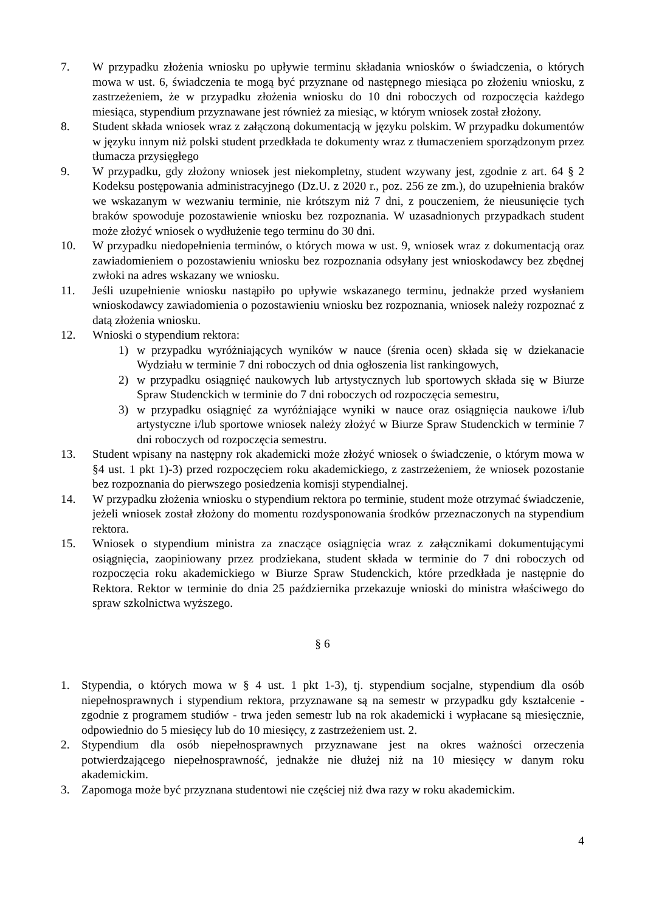7. W przypadku złożenia wniosku po upływie terminu składania wniosków o świadczenia, o których mowa w ust. 6, świadczenia te mogą być przyznane od następnego miesiąca po złożeniu wniosku, z zastrzeżeniem, że w przypadku złożenia wniosku do 10 dni roboczych od rozpoczęcia każdego miesiąca, stypendium przyznawane jest również za miesiąc, w którym wniosek został złożony.
8. Student składa wniosek wraz z załączoną dokumentacją w języku polskim. W przypadku dokumentów w języku innym niż polski student przedkłada te dokumenty wraz z tłumaczeniem sporządzonym przez tłumacza przysięgłego
9. W przypadku, gdy złożony wniosek jest niekompletny, student wzywany jest, zgodnie z art. 64 § 2 Kodeksu postępowania administracyjnego (Dz.U. z 2020 r., poz. 256 ze zm.), do uzupełnienia braków we wskazanym w wezwaniu terminie, nie krótszym niż 7 dni, z pouczeniem, że nieusunięcie tych braków spowoduje pozostawienie wniosku bez rozpoznania. W uzasadnionych przypadkach student może złożyć wniosek o wydłużenie tego terminu do 30 dni.
10. W przypadku niedopełnienia terminów, o których mowa w ust. 9, wniosek wraz z dokumentacją oraz zawiadomieniem o pozostawieniu wniosku bez rozpoznania odsyłany jest wnioskodawcy bez zbędnej zwłoki na adres wskazany we wniosku.
11. Jeśli uzupełnienie wniosku nastąpiło po upływie wskazanego terminu, jednakże przed wysłaniem wnioskodawcy zawiadomienia o pozostawieniu wniosku bez rozpoznania, wniosek należy rozpoznać z datą złożenia wniosku.
12. Wnioski o stypendium rektora:
1) w przypadku wyróżniających wyników w nauce (śrenia ocen) składa się w dziekanacie Wydziału w terminie 7 dni roboczych od dnia ogłoszenia list rankingowych,
2) w przypadku osiągnięć naukowych lub artystycznych lub sportowych składa się w Biurze Spraw Studenckich w terminie do 7 dni roboczych od rozpoczęcia semestru,
3) w przypadku osiągnięć za wyróżniające wyniki w nauce oraz osiągnięcia naukowe i/lub artystyczne i/lub sportowe wniosek należy złożyć w Biurze Spraw Studenckich w terminie 7 dni roboczych od rozpoczęcia semestru.
13. Student wpisany na następny rok akademicki może złożyć wniosek o świadczenie, o którym mowa w §4 ust. 1 pkt 1)-3) przed rozpoczęciem roku akademickiego, z zastrzeżeniem, że wniosek pozostanie bez rozpoznania do pierwszego posiedzenia komisji stypendialnej.
14. W przypadku złożenia wniosku o stypendium rektora po terminie, student może otrzymać świadczenie, jeżeli wniosek został złożony do momentu rozdysponowania środków przeznaczonych na stypendium rektora.
15. Wniosek o stypendium ministra za znaczące osiągnięcia wraz z załącznikami dokumentującymi osiągnięcia, zaopiniowany przez prodziekana, student składa w terminie do 7 dni roboczych od rozpoczęcia roku akademickiego w Biurze Spraw Studenckich, które przedkłada je następnie do Rektora. Rektor w terminie do dnia 25 października przekazuje wnioski do ministra właściwego do spraw szkolnictwa wyższego.
§ 6
1. Stypendia, o których mowa w § 4 ust. 1 pkt 1-3), tj. stypendium socjalne, stypendium dla osób niepełnosprawnych i stypendium rektora, przyznawane są na semestr w przypadku gdy kształcenie - zgodnie z programem studiów - trwa jeden semestr lub na rok akademicki i wypłacane są miesięcznie, odpowiednio do 5 miesięcy lub do 10 miesięcy, z zastrzeżeniem ust. 2.
2. Stypendium dla osób niepełnosprawnych przyznawane jest na okres ważności orzeczenia potwierdzającego niepełnosprawność, jednakże nie dłużej niż na 10 miesięcy w danym roku akademickim.
3. Zapomoga może być przyznana studentowi nie częściej niż dwa razy w roku akademickim.
4